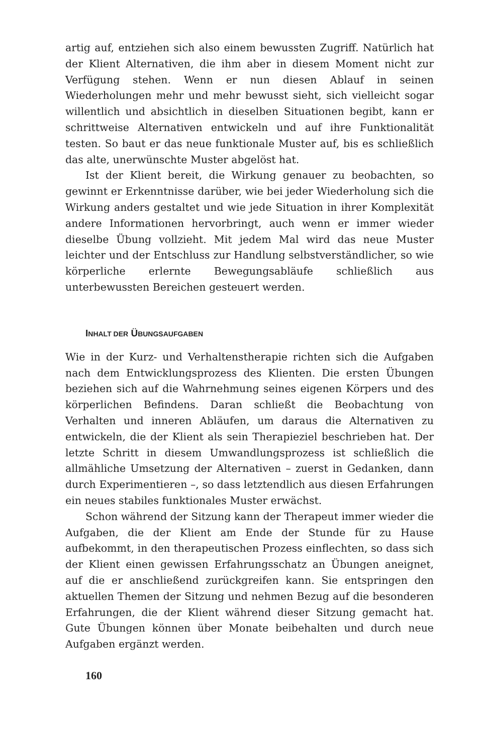artig auf, entziehen sich also einem bewussten Zugriff. Natürlich hat der Klient Alternativen, die ihm aber in diesem Moment nicht zur Verfügung stehen. Wenn er nun diesen Ablauf in seinen Wiederholungen mehr und mehr bewusst sieht, sich vielleicht sogar willentlich und absichtlich in dieselben Situationen begibt, kann er schrittweise Alternativen entwickeln und auf ihre Funktionalität testen. So baut er das neue funktionale Muster auf, bis es schließlich das alte, unerwünschte Muster abgelöst hat.
Ist der Klient bereit, die Wirkung genauer zu beobachten, so gewinnt er Erkenntnisse darüber, wie bei jeder Wiederholung sich die Wirkung anders gestaltet und wie jede Situation in ihrer Komplexität andere Informationen hervorbringt, auch wenn er immer wieder dieselbe Übung vollzieht. Mit jedem Mal wird das neue Muster leichter und der Entschluss zur Handlung selbstverständlicher, so wie körperliche erlernte Bewegungsabläufe schließlich aus unterbewussten Bereichen gesteuert werden.
INHALT DER ÜBUNGSAUFGABEN
Wie in der Kurz- und Verhaltenstherapie richten sich die Aufgaben nach dem Entwicklungsprozess des Klienten. Die ersten Übungen beziehen sich auf die Wahrnehmung seines eigenen Körpers und des körperlichen Befindens. Daran schließt die Beobachtung von Verhalten und inneren Abläufen, um daraus die Alternativen zu entwickeln, die der Klient als sein Therapieziel beschrieben hat. Der letzte Schritt in diesem Umwandlungsprozess ist schließlich die allmähliche Umsetzung der Alternativen – zuerst in Gedanken, dann durch Experimentieren –, so dass letztendlich aus diesen Erfahrungen ein neues stabiles funktionales Muster erwächst.
Schon während der Sitzung kann der Therapeut immer wieder die Aufgaben, die der Klient am Ende der Stunde für zu Hause aufbekommt, in den therapeutischen Prozess einflechten, so dass sich der Klient einen gewissen Erfahrungsschatz an Übungen aneignet, auf die er anschließend zurückgreifen kann. Sie entspringen den aktuellen Themen der Sitzung und nehmen Bezug auf die besonderen Erfahrungen, die der Klient während dieser Sitzung gemacht hat. Gute Übungen können über Monate beibehalten und durch neue Aufgaben ergänzt werden.
160